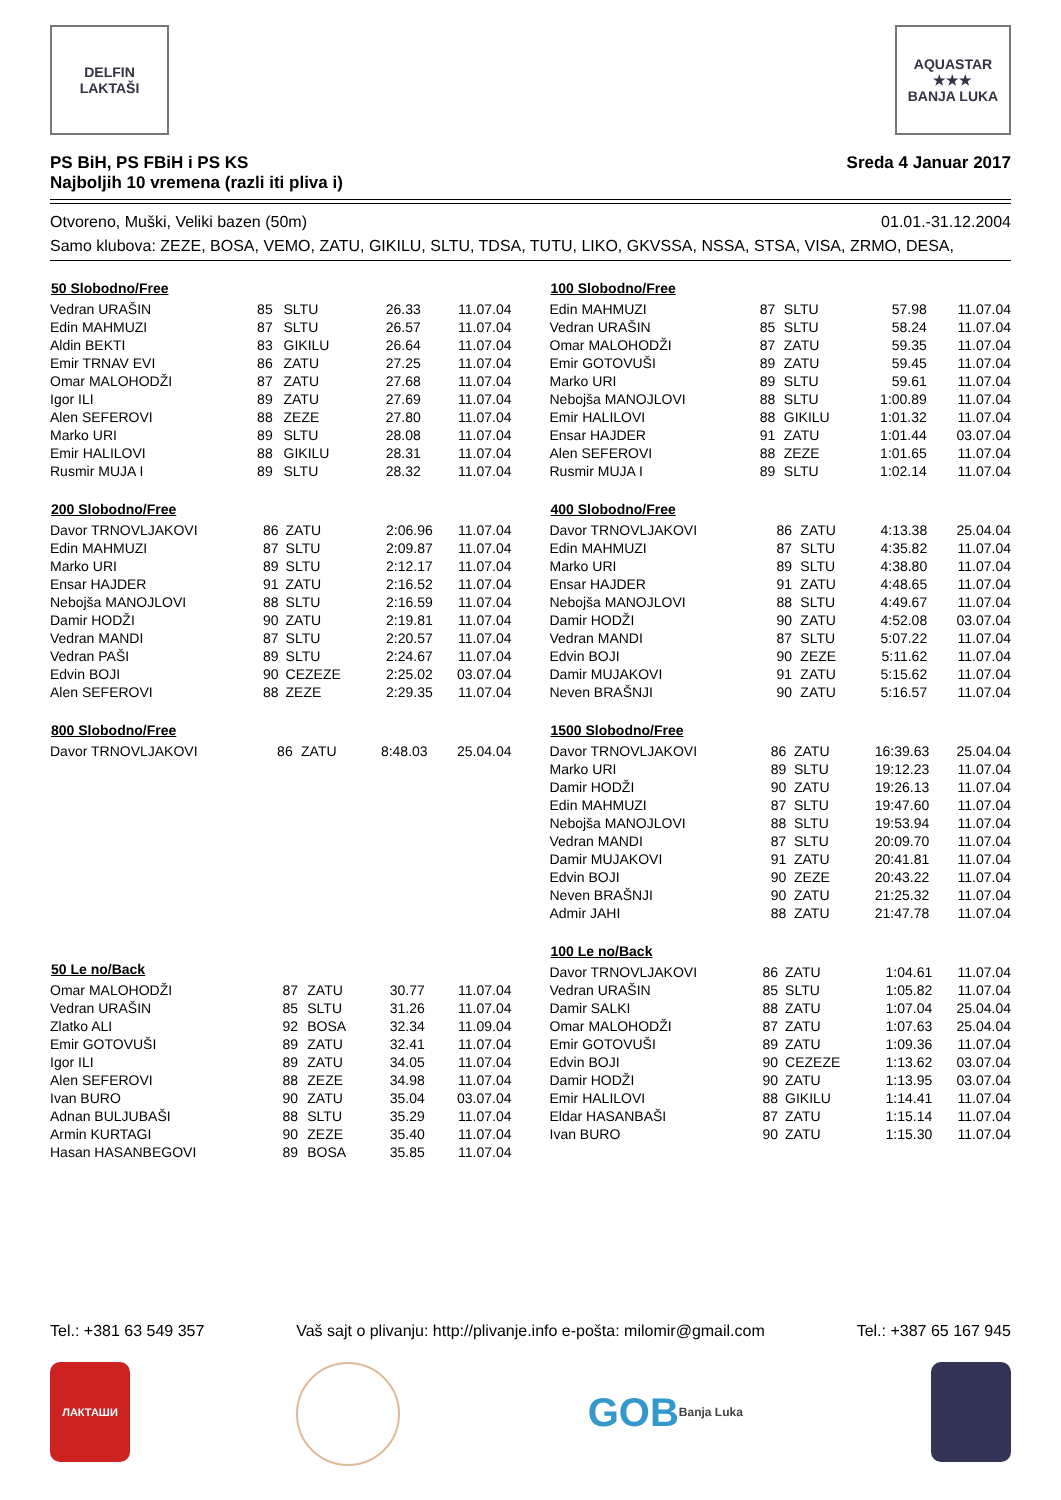DELFIN
LAKTAŠI
AQUASTAR
★★★
BANJA LUKA
PS BiH, PS FBiH i PS KS
Najboljih 10 vremena (razli iti pliva i) Sreda 4 Januar 2017
Otvoreno, Muški, Veliki bazen (50m) 01.01.-31.12.2004
Samo klubova: ZEZE, BOSA, VEMO, ZATU, GIKILU, SLTU, TDSA, TUTU, LIKO, GKVSSA, NSSA, STSA, VISA, ZRMO, DESA,
| 50 Slobodno/Free | | | | |
| --- | --- | --- | --- | --- |
| Vedran URAŠIN | 85 | SLTU | 26.33 | 11.07.04 |
| Edin MAHMUZI | 87 | SLTU | 26.57 | 11.07.04 |
| Aldin BEKTI | 83 | GIKILU | 26.64 | 11.07.04 |
| Emir TRNAV EVI | 86 | ZATU | 27.25 | 11.07.04 |
| Omar MALOHODŽI | 87 | ZATU | 27.68 | 11.07.04 |
| Igor ILI | 89 | ZATU | 27.69 | 11.07.04 |
| Alen SEFEROVI | 88 | ZEZE | 27.80 | 11.07.04 |
| Marko URI | 89 | SLTU | 28.08 | 11.07.04 |
| Emir HALILOVI | 88 | GIKILU | 28.31 | 11.07.04 |
| Rusmir MUJA I | 89 | SLTU | 28.32 | 11.07.04 |
| 200 Slobodno/Free | | | | |
| --- | --- | --- | --- | --- |
| Davor TRNOVLJAKOVI | 86 | ZATU | 2:06.96 | 11.07.04 |
| Edin MAHMUZI | 87 | SLTU | 2:09.87 | 11.07.04 |
| Marko URI | 89 | SLTU | 2:12.17 | 11.07.04 |
| Ensar HAJDER | 91 | ZATU | 2:16.52 | 11.07.04 |
| Nebojša MANOJLOVI | 88 | SLTU | 2:16.59 | 11.07.04 |
| Damir HODŽI | 90 | ZATU | 2:19.81 | 11.07.04 |
| Vedran MANDI | 87 | SLTU | 2:20.57 | 11.07.04 |
| Vedran PAŠI | 89 | SLTU | 2:24.67 | 11.07.04 |
| Edvin BOJI | 90 | CEZEZE | 2:25.02 | 03.07.04 |
| Alen SEFEROVI | 88 | ZEZE | 2:29.35 | 11.07.04 |
| 800 Slobodno/Free | | | | |
| --- | --- | --- | --- | --- |
| Davor TRNOVLJAKOVI | 86 | ZATU | 8:48.03 | 25.04.04 |
| 50 Le no/Back | | | | |
| --- | --- | --- | --- | --- |
| Omar MALOHODŽI | 87 | ZATU | 30.77 | 11.07.04 |
| Vedran URAŠIN | 85 | SLTU | 31.26 | 11.07.04 |
| Zlatko ALI | 92 | BOSA | 32.34 | 11.09.04 |
| Emir GOTOVUŠI | 89 | ZATU | 32.41 | 11.07.04 |
| Igor ILI | 89 | ZATU | 34.05 | 11.07.04 |
| Alen SEFEROVI | 88 | ZEZE | 34.98 | 11.07.04 |
| Ivan BURO | 90 | ZATU | 35.04 | 03.07.04 |
| Adnan BULJUBAŠI | 88 | SLTU | 35.29 | 11.07.04 |
| Armin KURTAGI | 90 | ZEZE | 35.40 | 11.07.04 |
| Hasan HASANBEGOVI | 89 | BOSA | 35.85 | 11.07.04 |
| 100 Slobodno/Free | | | | |
| --- | --- | --- | --- | --- |
| Edin MAHMUZI | 87 | SLTU | 57.98 | 11.07.04 |
| Vedran URAŠIN | 85 | SLTU | 58.24 | 11.07.04 |
| Omar MALOHODŽI | 87 | ZATU | 59.35 | 11.07.04 |
| Emir GOTOVUŠI | 89 | ZATU | 59.45 | 11.07.04 |
| Marko URI | 89 | SLTU | 59.61 | 11.07.04 |
| Nebojša MANOJLOVI | 88 | SLTU | 1:00.89 | 11.07.04 |
| Emir HALILOVI | 88 | GIKILU | 1:01.32 | 11.07.04 |
| Ensar HAJDER | 91 | ZATU | 1:01.44 | 03.07.04 |
| Alen SEFEROVI | 88 | ZEZE | 1:01.65 | 11.07.04 |
| Rusmir MUJA I | 89 | SLTU | 1:02.14 | 11.07.04 |
| 400 Slobodno/Free | | | | |
| --- | --- | --- | --- | --- |
| Davor TRNOVLJAKOVI | 86 | ZATU | 4:13.38 | 25.04.04 |
| Edin MAHMUZI | 87 | SLTU | 4:35.82 | 11.07.04 |
| Marko URI | 89 | SLTU | 4:38.80 | 11.07.04 |
| Ensar HAJDER | 91 | ZATU | 4:48.65 | 11.07.04 |
| Nebojša MANOJLOVI | 88 | SLTU | 4:49.67 | 11.07.04 |
| Damir HODŽI | 90 | ZATU | 4:52.08 | 03.07.04 |
| Vedran MANDI | 87 | SLTU | 5:07.22 | 11.07.04 |
| Edvin BOJI | 90 | ZEZE | 5:11.62 | 11.07.04 |
| Damir MUJAKOVI | 91 | ZATU | 5:15.62 | 11.07.04 |
| Neven BRAŠNJI | 90 | ZATU | 5:16.57 | 11.07.04 |
| 1500 Slobodno/Free | | | | |
| --- | --- | --- | --- | --- |
| Davor TRNOVLJAKOVI | 86 | ZATU | 16:39.63 | 25.04.04 |
| Marko URI | 89 | SLTU | 19:12.23 | 11.07.04 |
| Damir HODŽI | 90 | ZATU | 19:26.13 | 11.07.04 |
| Edin MAHMUZI | 87 | SLTU | 19:47.60 | 11.07.04 |
| Nebojša MANOJLOVI | 88 | SLTU | 19:53.94 | 11.07.04 |
| Vedran MANDI | 87 | SLTU | 20:09.70 | 11.07.04 |
| Damir MUJAKOVI | 91 | ZATU | 20:41.81 | 11.07.04 |
| Edvin BOJI | 90 | ZEZE | 20:43.22 | 11.07.04 |
| Neven BRAŠNJI | 90 | ZATU | 21:25.32 | 11.07.04 |
| Admir JAHI | 88 | ZATU | 21:47.78 | 11.07.04 |
| 100 Le no/Back | | | | |
| --- | --- | --- | --- | --- |
| Davor TRNOVLJAKOVI | 86 | ZATU | 1:04.61 | 11.07.04 |
| Vedran URAŠIN | 85 | SLTU | 1:05.82 | 11.07.04 |
| Damir SALKI | 88 | ZATU | 1:07.04 | 25.04.04 |
| Omar MALOHODŽI | 87 | ZATU | 1:07.63 | 25.04.04 |
| Emir GOTOVUŠI | 89 | ZATU | 1:09.36 | 11.07.04 |
| Edvin BOJI | 90 | CEZEZE | 1:13.62 | 03.07.04 |
| Damir HODŽI | 90 | ZATU | 1:13.95 | 03.07.04 |
| Emir HALILOVI | 88 | GIKILU | 1:14.41 | 11.07.04 |
| Eldar HASANBAŠI | 87 | ZATU | 1:15.14 | 11.07.04 |
| Ivan BURO | 90 | ZATU | 1:15.30 | 11.07.04 |
Tel.: +381 63 549 357 Vaš sajt o plivanju: http://plivanje.info e-pošta: milomir@gmail.com Tel.: +387 65 167 945
ЛАКТАШИ
GOB
Banja Luka